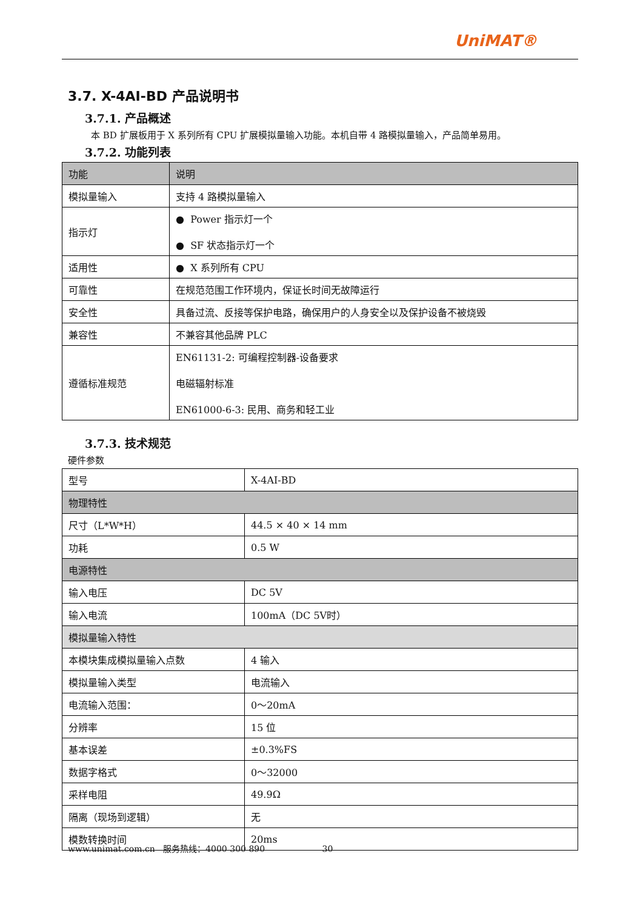UniMAT®
3.7. X-4AI-BD 产品说明书
3.7.1. 产品概述
本 BD 扩展板用于 X 系列所有 CPU 扩展模拟量输入功能。本机自带 4 路模拟量输入，产品简单易用。
3.7.2. 功能列表
| 功能 | 说明 |
| --- | --- |
| 模拟量输入 | 支持 4 路模拟量输入 |
| 指示灯 | ● Power 指示灯一个 ● SF 状态指示灯一个 |
| 适用性 | ● X 系列所有 CPU |
| 可靠性 | 在规范范围工作环境内，保证长时间无故障运行 |
| 安全性 | 具备过流、反接等保护电路，确保用户的人身安全以及保护设备不被烧毁 |
| 兼容性 | 不兼容其他品牌 PLC |
| 遵循标准规范 | EN61131-2: 可编程控制器-设备要求 电磁辐射标准 EN61000-6-3: 民用、商务和轻工业 |
3.7.3. 技术规范
硬件参数
| 型号 | X-4AI-BD |
| 物理特性 | |
| 尺寸（L*W*H） | 44.5 × 40 × 14 mm |
| 功耗 | 0.5 W |
| 电源特性 | |
| 输入电压 | DC 5V |
| 输入电流 | 100mA（DC 5V时） |
| 模拟量输入特性 | |
| 本模块集成模拟量输入点数 | 4 输入 |
| 模拟量输入类型 | 电流输入 |
| 电流输入范围： | 0～20mA |
| 分辨率 | 15 位 |
| 基本误差 | ±0.3%FS |
| 数据字格式 | 0～32000 |
| 采样电阻 | 49.9Ω |
| 隔离（现场到逻辑） | 无 |
| 模数转换时间 | 20ms |
www.unimat.com.cn 服务热线：4000 300 890 30